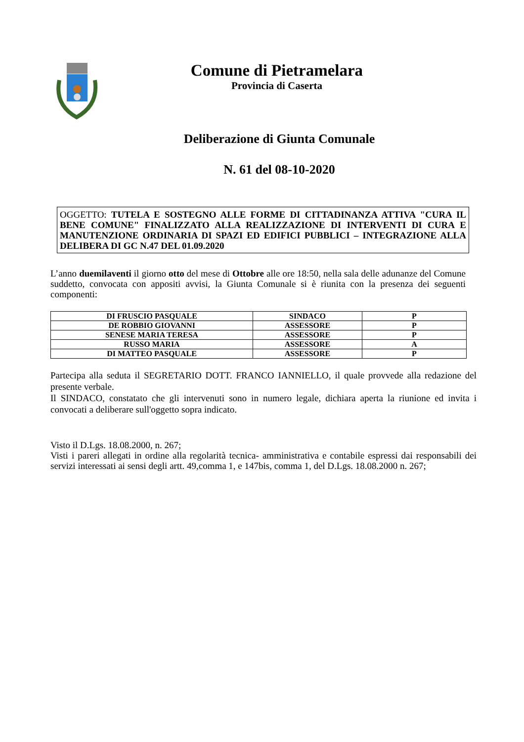Comune di Pietramelara
Provincia di Caserta
Deliberazione di Giunta Comunale
N. 61 del 08-10-2020
OGGETTO: TUTELA E SOSTEGNO ALLE FORME DI CITTADINANZA ATTIVA "CURA IL BENE COMUNE" FINALIZZATO ALLA REALIZZAZIONE DI INTERVENTI DI CURA E MANUTENZIONE ORDINARIA DI SPAZI ED EDIFICI PUBBLICI – INTEGRAZIONE ALLA DELIBERA DI GC N.47 DEL 01.09.2020
L’anno duemilaventi il giorno otto del mese di Ottobre alle ore 18:50, nella sala delle adunanze del Comune suddetto, convocata con appositi avvisi, la Giunta Comunale si è riunita con la presenza dei seguenti componenti:
| DI FRUSCIO PASQUALE | SINDACO | P |
| DE ROBBIO GIOVANNI | ASSESSORE | P |
| SENESE MARIA TERESA | ASSESSORE | P |
| RUSSO MARIA | ASSESSORE | A |
| DI MATTEO PASQUALE | ASSESSORE | P |
Partecipa alla seduta il SEGRETARIO DOTT. FRANCO IANNIELLO, il quale provvede alla redazione del presente verbale.
Il SINDACO, constatato che gli intervenuti sono in numero legale, dichiara aperta la riunione ed invita i convocati a deliberare sull'oggetto sopra indicato.
Visto il D.Lgs. 18.08.2000, n. 267;
Visti i pareri allegati in ordine alla regolarità tecnica- amministrativa e contabile espressi dai responsabili dei servizi interessati ai sensi degli artt. 49,comma 1, e 147bis, comma 1, del D.Lgs. 18.08.2000 n. 267;